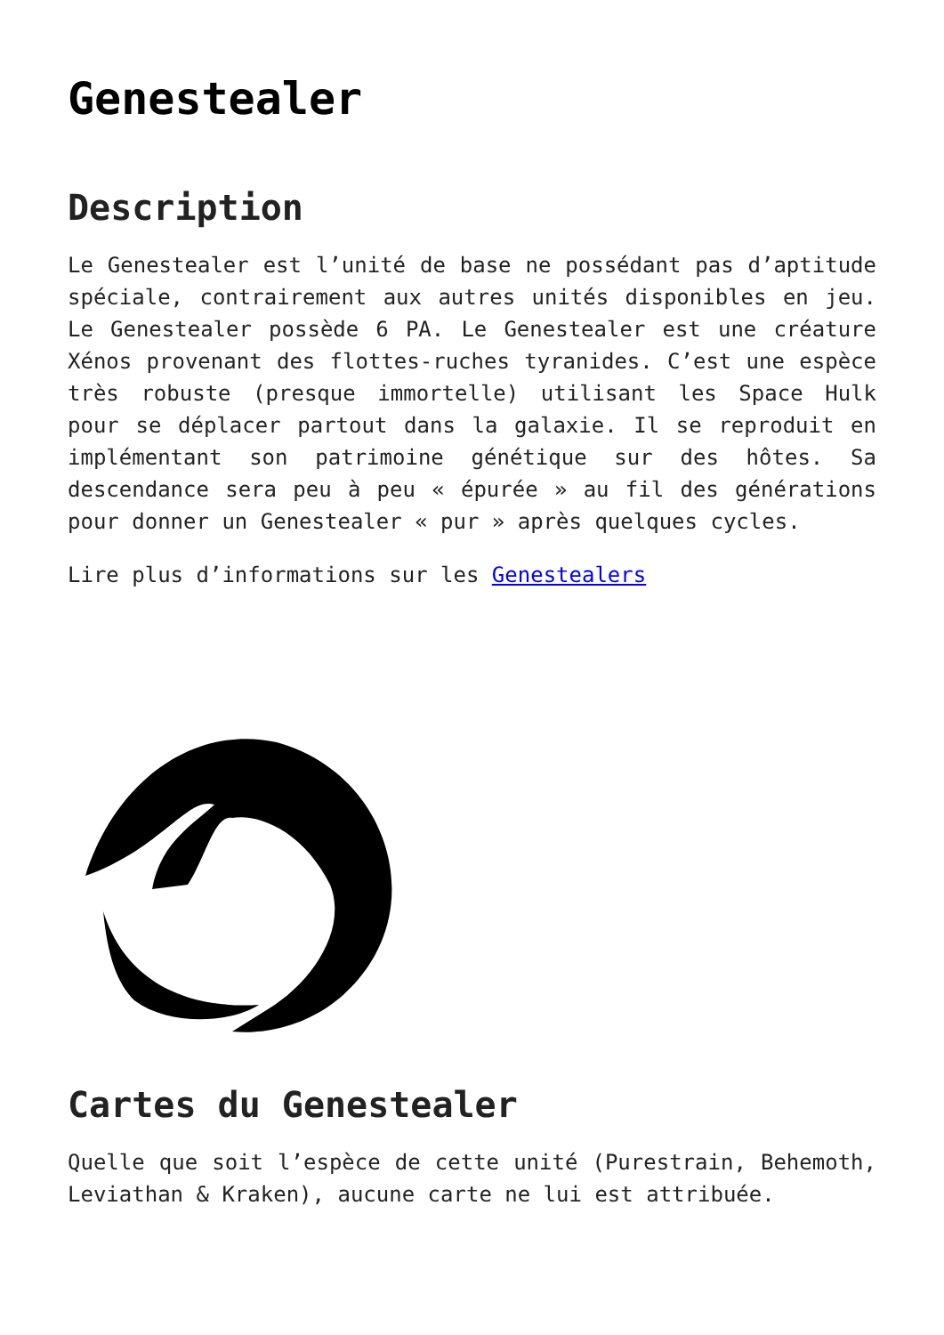Genestealer
Description
Le Genestealer est l’unité de base ne possédant pas d’aptitude spéciale, contrairement aux autres unités disponibles en jeu. Le Genestealer possède 6 PA. Le Genestealer est une créature Xénos provenant des flottes-ruches tyranides. C’est une espèce très robuste (presque immortelle) utilisant les Space Hulk pour se déplacer partout dans la galaxie. Il se reproduit en implémentant son patrimoine génétique sur des hôtes. Sa descendance sera peu à peu « épurée » au fil des générations pour donner un Genestealer « pur » après quelques cycles.
Lire plus d’informations sur les Genestealers
Cartes du Genestealer
Quelle que soit l’espèce de cette unité (Purestrain, Behemoth, Leviathan & Kraken), aucune carte ne lui est attribuée.